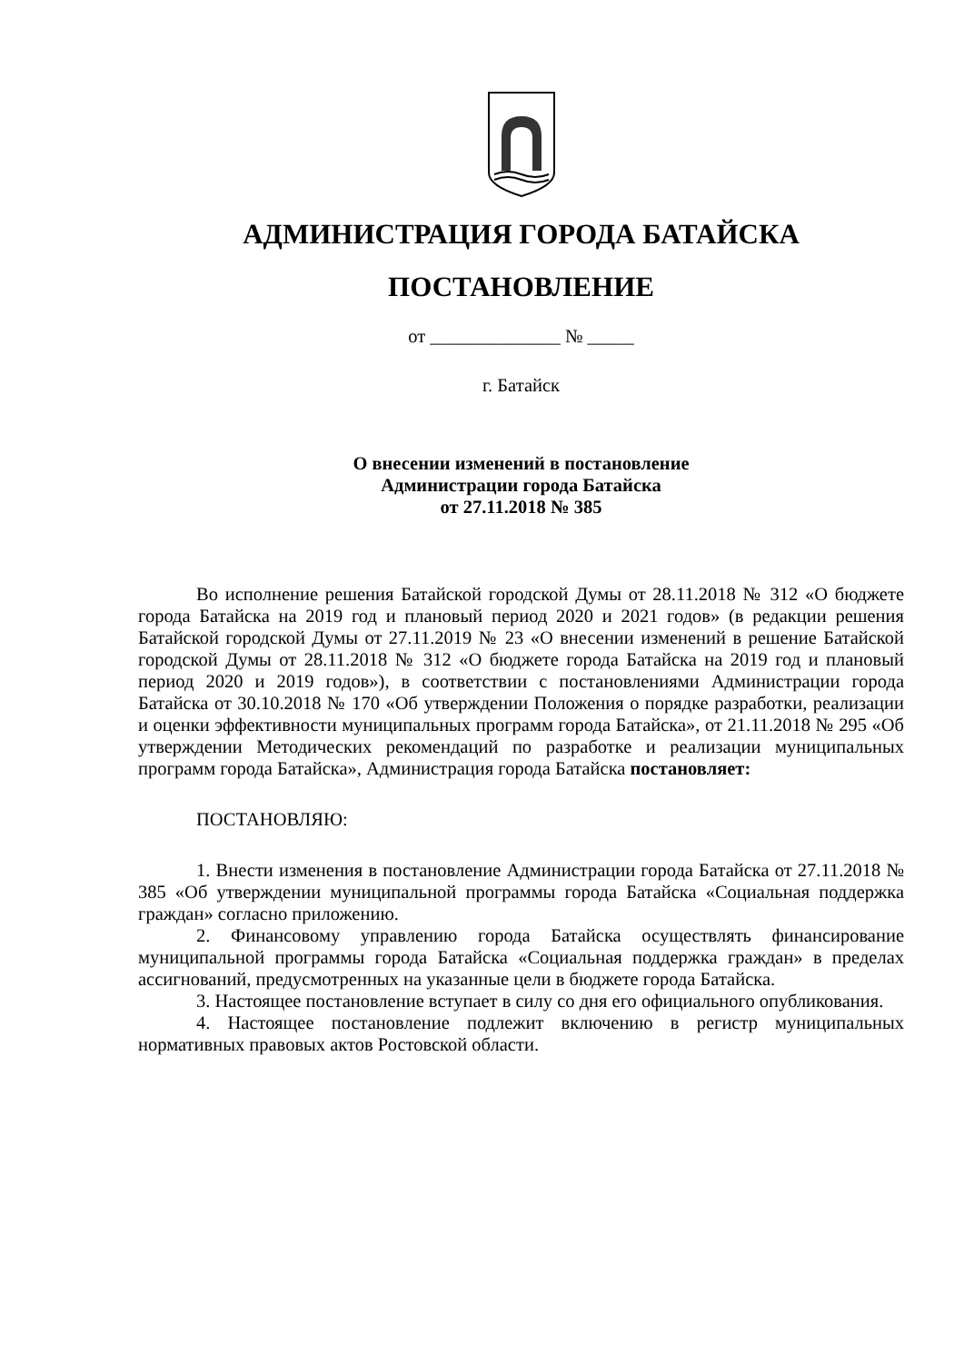АДМИНИСТРАЦИЯ ГОРОДА БАТАЙСКА
ПОСТАНОВЛЕНИЕ
от ______________ № _____
г. Батайск
О внесении изменений в постановление
Администрации города Батайска
от 27.11.2018 № 385
Во исполнение решения Батайской городской Думы от 28.11.2018 № 312 «О бюджете города Батайска на 2019 год и плановый период 2020 и 2021 годов» (в редакции решения Батайской городской Думы от 27.11.2019 № 23 «О внесении изменений в решение Батайской городской Думы от 28.11.2018 № 312 «О бюджете города Батайска на 2019 год и плановый период 2020 и 2019 годов»), в соответствии с постановлениями Администрации города Батайска от 30.10.2018 № 170 «Об утверждении Положения о порядке разработки, реализации и оценки эффективности муниципальных программ города Батайска», от 21.11.2018 № 295 «Об утверждении Методических рекомендаций по разработке и реализации муниципальных программ города Батайска», Администрация города Батайска постановляет:
ПОСТАНОВЛЯЮ:
1. Внести изменения в постановление Администрации города Батайска от 27.11.2018 № 385 «Об утверждении муниципальной программы города Батайска «Социальная поддержка граждан» согласно приложению.
2. Финансовому управлению города Батайска осуществлять финансирование муниципальной программы города Батайска «Социальная поддержка граждан» в пределах ассигнований, предусмотренных на указанные цели в бюджете города Батайска.
3. Настоящее постановление вступает в силу со дня его официального опубликования.
4. Настоящее постановление подлежит включению в регистр муниципальных нормативных правовых актов Ростовской области.